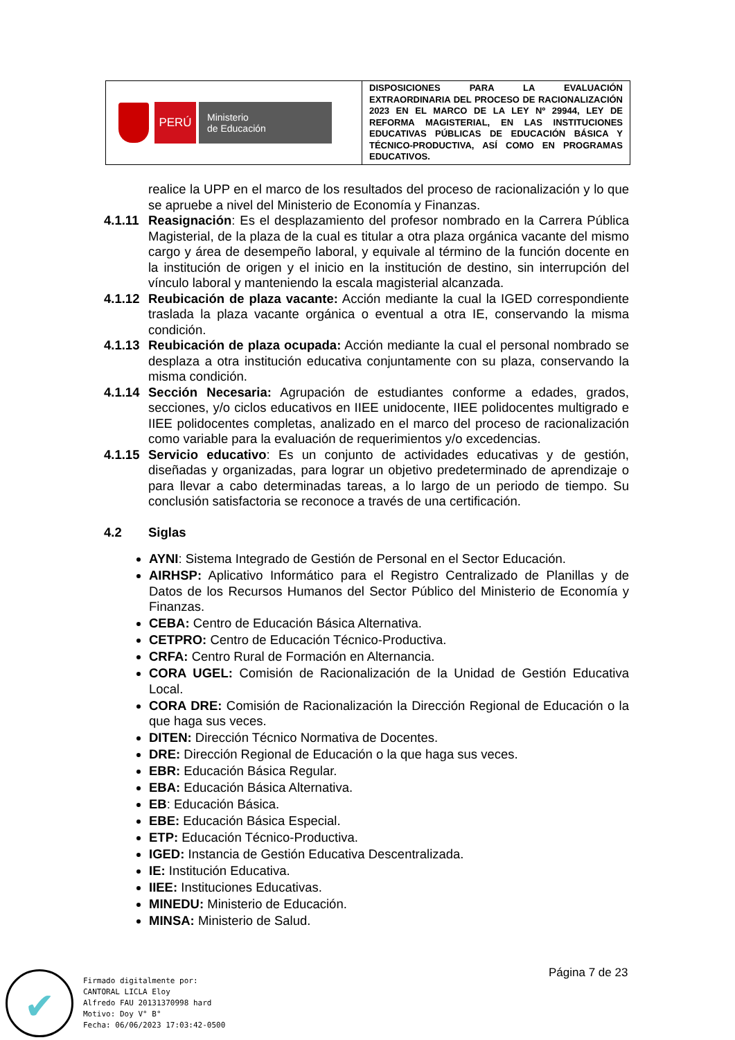| PERÚ Ministerio de Educación | DISPOSICIONES PARA LA EVALUACIÓN EXTRAORDINARIA DEL PROCESO DE RACIONALIZACIÓN 2023 EN EL MARCO DE LA LEY Nº 29944, LEY DE REFORMA MAGISTERIAL, EN LAS INSTITUCIONES EDUCATIVAS PÚBLICAS DE EDUCACIÓN BÁSICA Y TÉCNICO-PRODUCTIVA, ASÍ COMO EN PROGRAMAS EDUCATIVOS. |
realice la UPP en el marco de los resultados del proceso de racionalización y lo que se apruebe a nivel del Ministerio de Economía y Finanzas.
4.1.11
Reasignación: Es el desplazamiento del profesor nombrado en la Carrera Pública Magisterial, de la plaza de la cual es titular a otra plaza orgánica vacante del mismo cargo y área de desempeño laboral, y equivale al término de la función docente en la institución de origen y el inicio en la institución de destino, sin interrupción del vínculo laboral y manteniendo la escala magisterial alcanzada.
4.1.12
Reubicación de plaza vacante: Acción mediante la cual la IGED correspondiente traslada la plaza vacante orgánica o eventual a otra IE, conservando la misma condición.
4.1.13
Reubicación de plaza ocupada: Acción mediante la cual el personal nombrado se desplaza a otra institución educativa conjuntamente con su plaza, conservando la misma condición.
4.1.14
Sección Necesaria: Agrupación de estudiantes conforme a edades, grados, secciones, y/o ciclos educativos en IIEE unidocente, IIEE polidocentes multigrado e IIEE polidocentes completas, analizado en el marco del proceso de racionalización como variable para la evaluación de requerimientos y/o excedencias.
4.1.15
Servicio educativo: Es un conjunto de actividades educativas y de gestión, diseñadas y organizadas, para lograr un objetivo predeterminado de aprendizaje o para llevar a cabo determinadas tareas, a lo largo de un periodo de tiempo. Su conclusión satisfactoria se reconoce a través de una certificación.
4.2 Siglas
AYNI: Sistema Integrado de Gestión de Personal en el Sector Educación.
AIRHSP: Aplicativo Informático para el Registro Centralizado de Planillas y de Datos de los Recursos Humanos del Sector Público del Ministerio de Economía y Finanzas.
CEBA: Centro de Educación Básica Alternativa.
CETPRO: Centro de Educación Técnico-Productiva.
CRFA: Centro Rural de Formación en Alternancia.
CORA UGEL: Comisión de Racionalización de la Unidad de Gestión Educativa Local.
CORA DRE: Comisión de Racionalización la Dirección Regional de Educación o la que haga sus veces.
DITEN: Dirección Técnico Normativa de Docentes.
DRE: Dirección Regional de Educación o la que haga sus veces.
EBR: Educación Básica Regular.
EBA: Educación Básica Alternativa.
EB: Educación Básica.
EBE: Educación Básica Especial.
ETP: Educación Técnico-Productiva.
IGED: Instancia de Gestión Educativa Descentralizada.
IE: Institución Educativa.
IIEE: Instituciones Educativas.
MINEDU: Ministerio de Educación.
MINSA: Ministerio de Salud.
Página 7 de 23
✔
Firmado digitalmente por:
CANTORAL LICLA Eloy
Alfredo FAU 20131370998 hard
Motivo: Doy V° B°
Fecha: 06/06/2023 17:03:42-0500